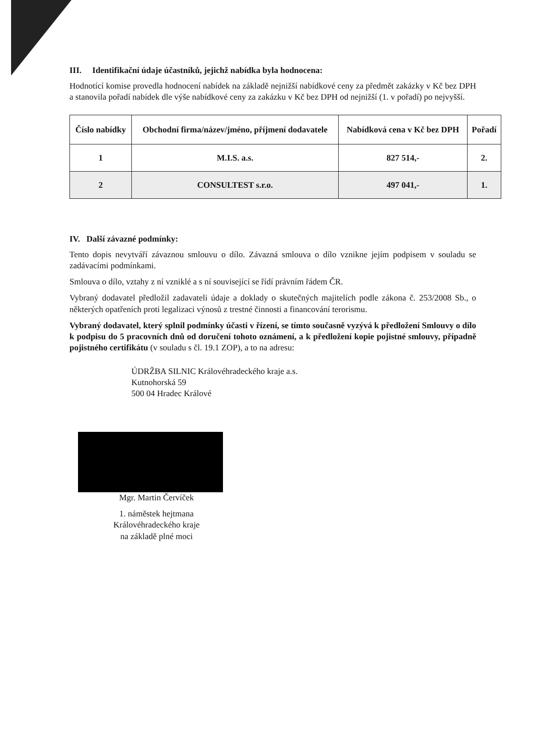III. Identifikační údaje účastníků, jejichž nabídka byla hodnocena:
Hodnotící komise provedla hodnocení nabídek na základě nejnižší nabídkové ceny za předmět zakázky v Kč bez DPH a stanovila pořadí nabídek dle výše nabídkové ceny za zakázku v Kč bez DPH od nejnižší (1. v pořadí) po nejvyšší.
| Číslo nabídky | Obchodní firma/název/jméno, příjmení dodavatele | Nabídková cena v Kč bez DPH | Pořadí |
| --- | --- | --- | --- |
| 1 | M.I.S. a.s. | 827 514,- | 2. |
| 2 | CONSULTEST s.r.o. | 497 041,- | 1. |
IV. Další závazné podmínky:
Tento dopis nevytváří závaznou smlouvu o dílo. Závazná smlouva o dílo vznikne jejím podpisem v souladu se zadávacími podmínkami.
Smlouva o dílo, vztahy z ní vzniklé a s ní související se řídí právním řádem ČR.
Vybraný dodavatel předložil zadavateli údaje a doklady o skutečných majitelích podle zákona č. 253/2008 Sb., o některých opatřeních proti legalizaci výnosů z trestné činnosti a financování terorismu.
Vybraný dodavatel, který splnil podmínky účasti v řízení, se tímto současně vyzývá k předložení Smlouvy o dílo k podpisu do 5 pracovních dnů od doručení tohoto oznámení, a k předložení kopie pojistné smlouvy, případně pojistného certifikátu (v souladu s čl. 19.1 ZOP), a to na adresu:
ÚDRŽBA SILNIC Královéhradeckého kraje a.s.
Kutnohorská 59
500 04 Hradec Králové
Mgr. Martin Červíček
1. náměstek hejtmana
Královéhradeckého kraje
na základě plné moci